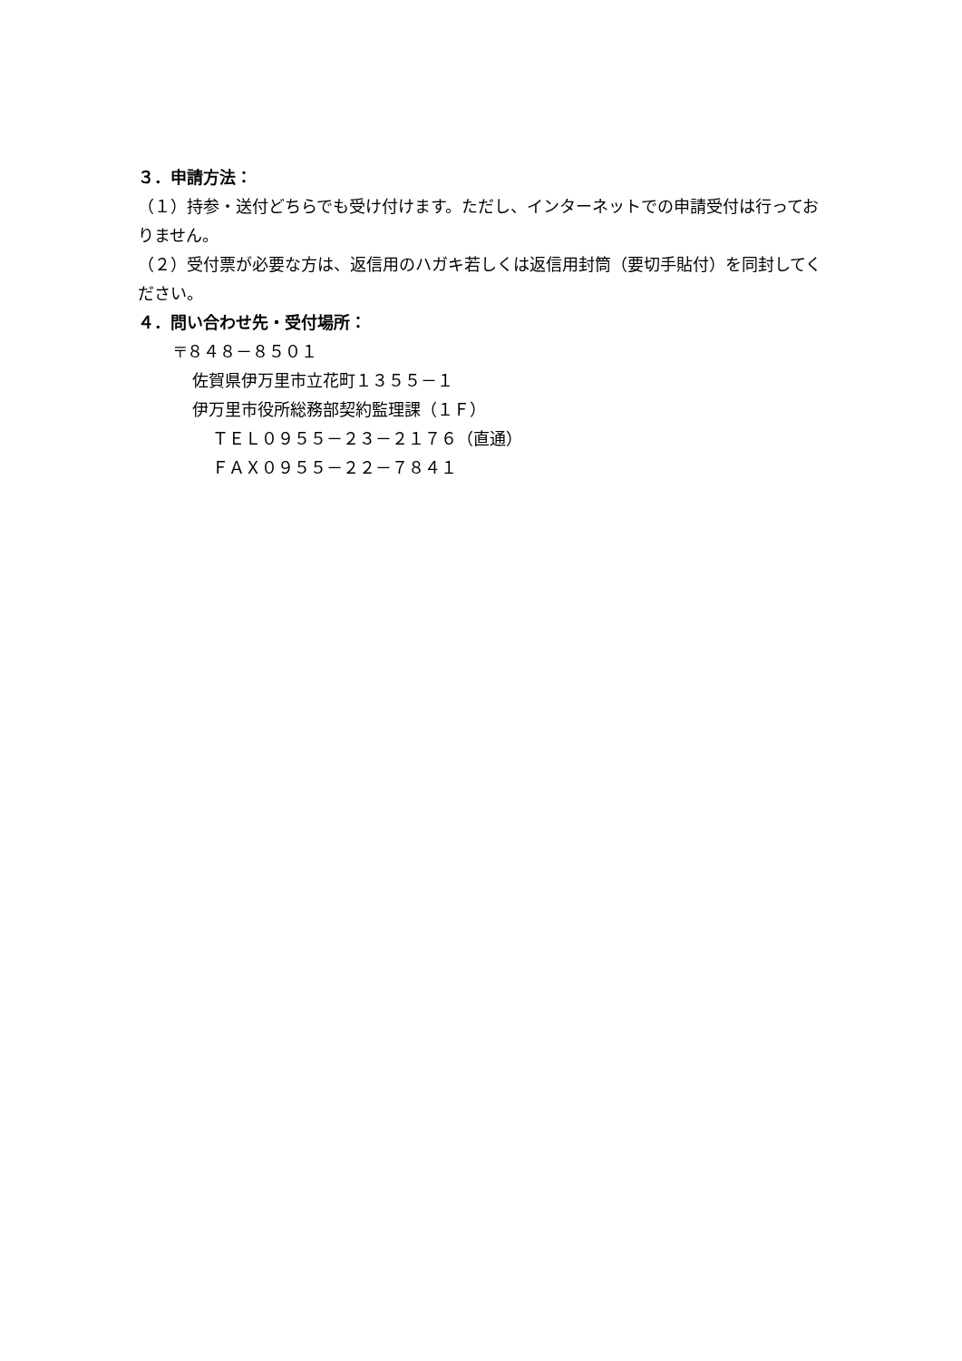３．申請方法：
（１）持参・送付どちらでも受け付けます。ただし、インターネットでの申請受付は行っておりません。
（２）受付票が必要な方は、返信用のハガキ若しくは返信用封筒（要切手貼付）を同封してください。
４．問い合わせ先・受付場所：
〒８４８－８５０１
佐賀県伊万里市立花町１３５５－１
伊万里市役所総務部契約監理課（１Ｆ）
ＴＥＬ０９５５－２３－２１７６（直通）
ＦＡＸ０９５５－２２－７８４１